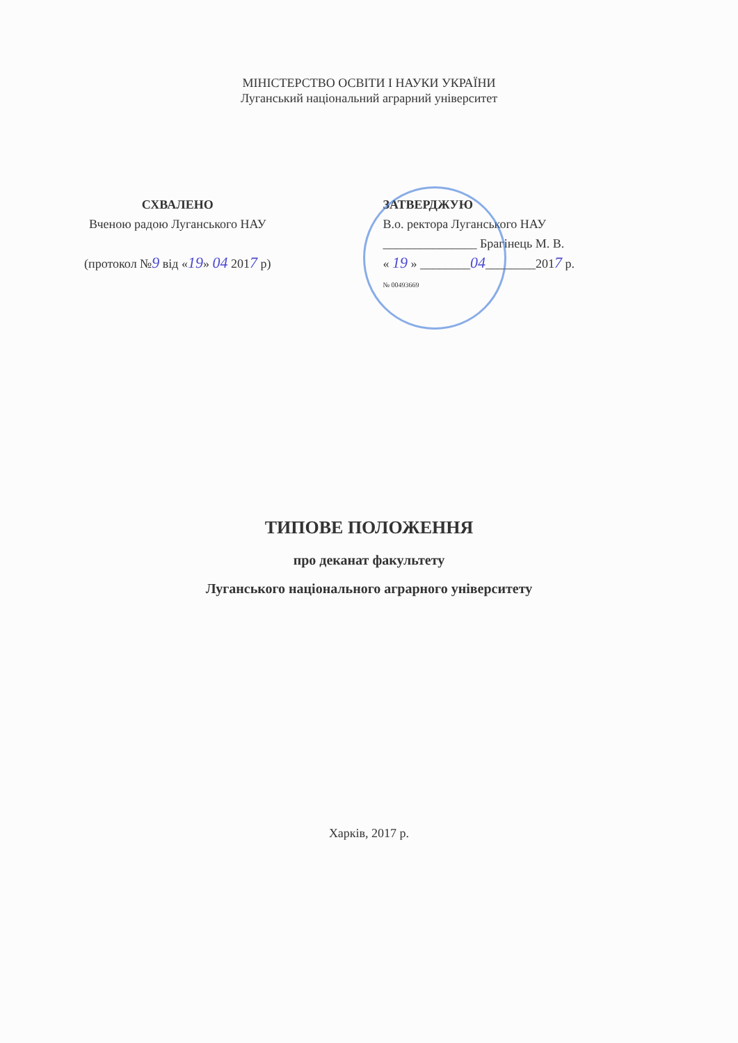МІНІСТЕРСТВО ОСВІТИ І НАУКИ УКРАЇНИ
Луганський національний аграрний університет
СХВАЛЕНО
Вченою радою Луганського НАУ
(протокол №9 від «19» 04 2017 р)
ЗАТВЕРДЖУЮ
В.о. ректора Луганського НАУ
_______________ Брагінець М. В.
« 19 » ________04________2017 р.
№ 00493669
ТИПОВЕ ПОЛОЖЕННЯ
про деканат факультету
Луганського національного аграрного університету
Харків, 2017 р.